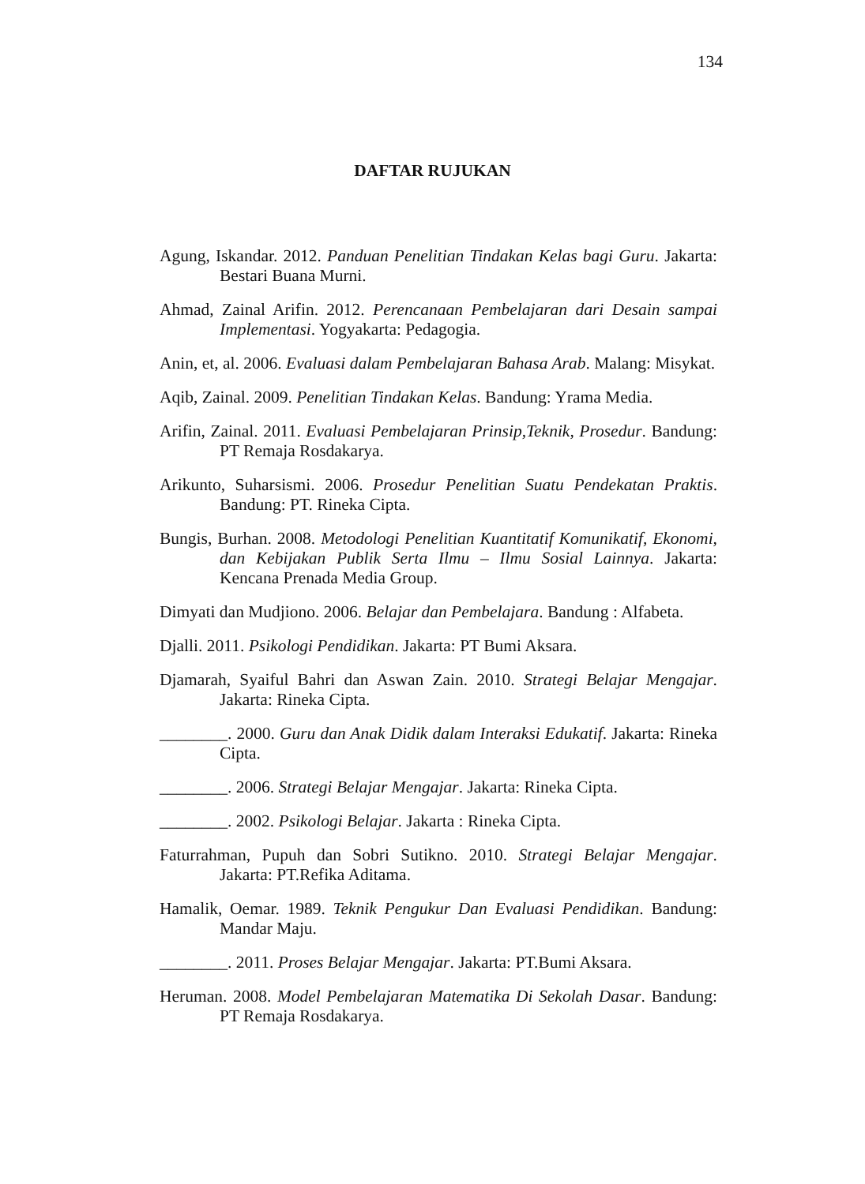134
DAFTAR RUJUKAN
Agung, Iskandar. 2012. Panduan Penelitian Tindakan Kelas bagi Guru. Jakarta: Bestari Buana Murni.
Ahmad, Zainal Arifin. 2012. Perencanaan Pembelajaran dari Desain sampai Implementasi. Yogyakarta: Pedagogia.
Anin, et, al. 2006. Evaluasi dalam Pembelajaran Bahasa Arab. Malang: Misykat.
Aqib, Zainal. 2009. Penelitian Tindakan Kelas. Bandung: Yrama Media.
Arifin, Zainal. 2011. Evaluasi Pembelajaran Prinsip,Teknik, Prosedur. Bandung: PT Remaja Rosdakarya.
Arikunto, Suharsismi. 2006. Prosedur Penelitian Suatu Pendekatan Praktis. Bandung: PT. Rineka Cipta.
Bungis, Burhan. 2008. Metodologi Penelitian Kuantitatif Komunikatif, Ekonomi, dan Kebijakan Publik Serta Ilmu – Ilmu Sosial Lainnya. Jakarta: Kencana Prenada Media Group.
Dimyati dan Mudjiono. 2006. Belajar dan Pembelajara. Bandung : Alfabeta.
Djalli. 2011. Psikologi Pendidikan. Jakarta: PT Bumi Aksara.
Djamarah, Syaiful Bahri dan Aswan Zain. 2010. Strategi Belajar Mengajar. Jakarta: Rineka Cipta.
________. 2000. Guru dan Anak Didik dalam Interaksi Edukatif. Jakarta: Rineka Cipta.
________. 2006. Strategi Belajar Mengajar. Jakarta: Rineka Cipta.
________. 2002. Psikologi Belajar. Jakarta : Rineka Cipta.
Faturrahman, Pupuh dan Sobri Sutikno. 2010. Strategi Belajar Mengajar. Jakarta: PT.Refika Aditama.
Hamalik, Oemar. 1989. Teknik Pengukur Dan Evaluasi Pendidikan. Bandung: Mandar Maju.
________. 2011. Proses Belajar Mengajar. Jakarta: PT.Bumi Aksara.
Heruman. 2008. Model Pembelajaran Matematika Di Sekolah Dasar. Bandung: PT Remaja Rosdakarya.